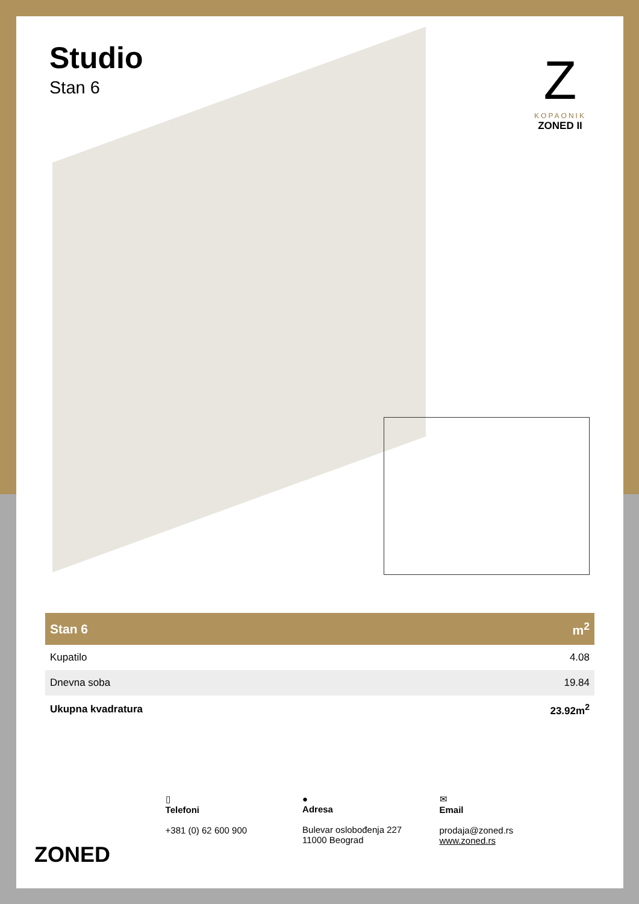Studio
Stan 6
Z
KOPAONIK
ZONED II
| Stan 6 | m<sup>2</sup> |
| --- | --- |
| Kupatilo | 4.08 |
| Dnevna soba | 19.84 |
| Ukupna kvadratura | 23.92m<sup>2</sup> |
ZONED
▯
Telefoni
+381 (0) 62 600 900
●
Adresa
Bulevar oslobođenja 227
11000 Beograd
✉
Email
prodaja@zoned.rs
www.zoned.rs